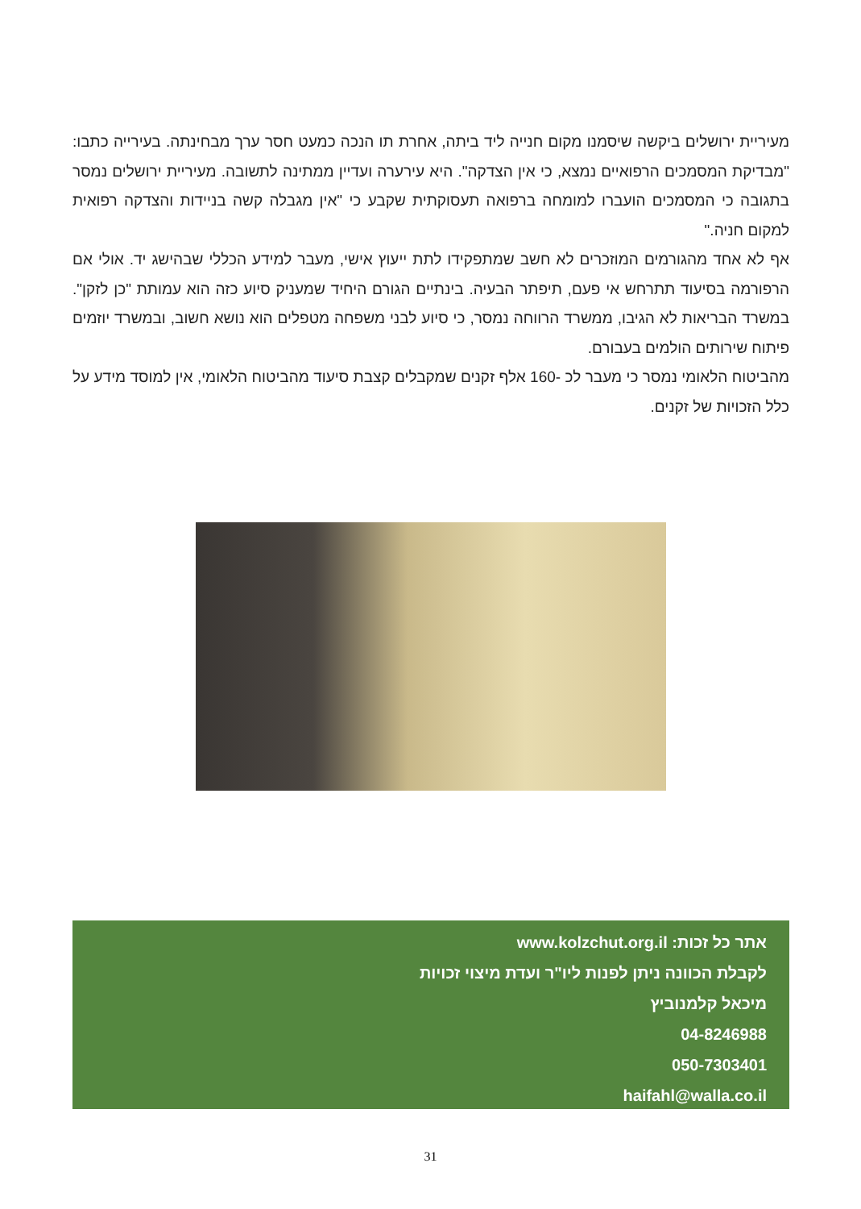מעיריית ירושלים ביקשה שיסמנו מקום חנייה ליד ביתה, אחרת תו הנכה כמעט חסר ערך מבחינתה. בעירייה כתבו: "מבדיקת המסמכים הרפואיים נמצא, כי אין הצדקה". היא עירערה ועדיין ממתינה לתשובה. מעיריית ירושלים נמסר בתגובה כי המסמכים הועברו למומחה ברפואה תעסוקתית שקבע כי "אין מגבלה קשה בניידות והצדקה רפואית למקום חניה."
אף לא אחד מהגורמים המוזכרים לא חשב שמתפקידו לתת ייעוץ אישי, מעבר למידע הכללי שבהישג יד. אולי אם הרפורמה בסיעוד תתרחש אי פעם, תיפתר הבעיה. בינתיים הגורם היחיד שמעניק סיוע כזה הוא עמותת "כן לזקן". במשרד הבריאות לא הגיבו, ממשרד הרווחה נמסר, כי סיוע לבני משפחה מטפלים הוא נושא חשוב, ובמשרד יוזמים פיתוח שירותים הולמים בעבורם.
מהביטוח הלאומי נמסר כי מעבר לכ -160 אלף זקנים שמקבלים קצבת סיעוד מהביטוח הלאומי, אין למוסד מידע על כלל הזכויות של זקנים.
אתר כל זכות: www.kolzchut.org.il
לקבלת הכוונה ניתן לפנות ליו"ר ועדת מיצוי זכויות
מיכאל קלמנוביץ
04-8246988
050-7303401
haifahl@walla.co.il
31